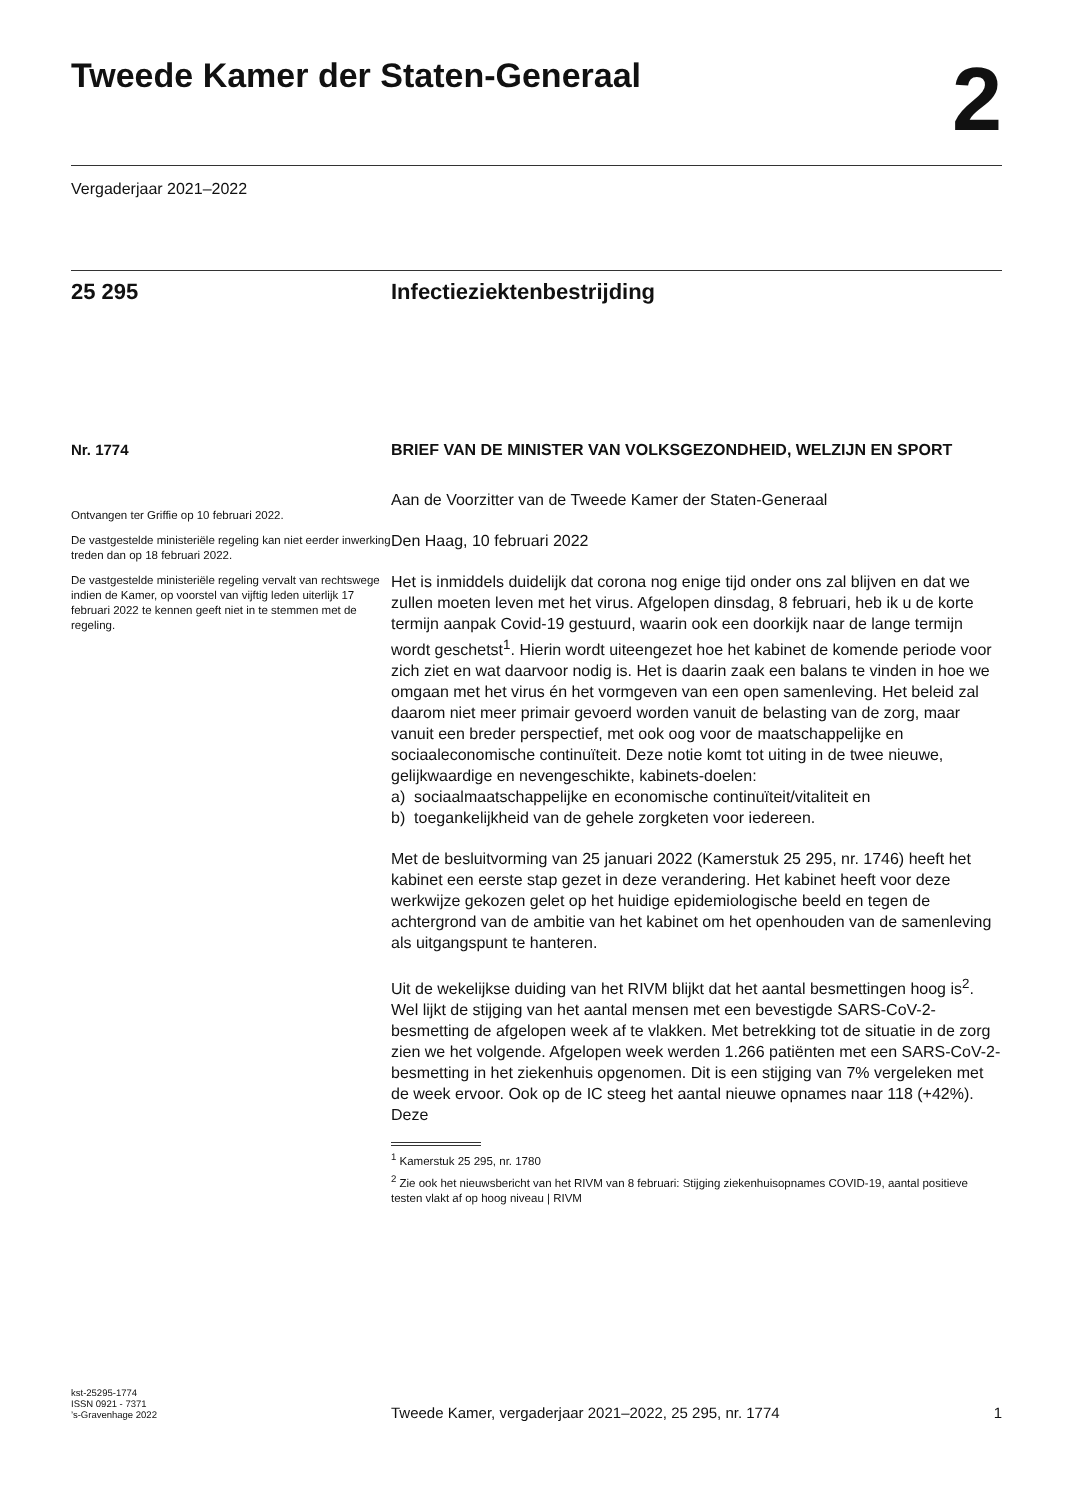Tweede Kamer der Staten-Generaal
2
Vergaderjaar 2021–2022
25 295 Infectieziektenbestrijding
Nr. 1774
Ontvangen ter Griffie op 10 februari 2022.
De vastgestelde ministeriële regeling kan niet eerder inwerking treden dan op 18 februari 2022.
De vastgestelde ministeriële regeling vervalt van rechtswege indien de Kamer, op voorstel van vijftig leden uiterlijk 17 februari 2022 te kennen geeft niet in te stemmen met de regeling.
BRIEF VAN DE MINISTER VAN VOLKSGEZONDHEID, WELZIJN EN SPORT
Aan de Voorzitter van de Tweede Kamer der Staten-Generaal
Den Haag, 10 februari 2022
Het is inmiddels duidelijk dat corona nog enige tijd onder ons zal blijven en dat we zullen moeten leven met het virus. Afgelopen dinsdag, 8 februari, heb ik u de korte termijn aanpak Covid-19 gestuurd, waarin ook een doorkijk naar de lange termijn wordt geschetst<sup>1</sup>. Hierin wordt uiteengezet hoe het kabinet de komende periode voor zich ziet en wat daarvoor nodig is. Het is daarin zaak een balans te vinden in hoe we omgaan met het virus én het vormgeven van een open samenleving. Het beleid zal daarom niet meer primair gevoerd worden vanuit de belasting van de zorg, maar vanuit een breder perspectief, met ook oog voor de maatschappelijke en sociaaleconomische continuïteit. Deze notie komt tot uiting in de twee nieuwe, gelijkwaardige en nevengeschikte, kabinets-doelen:
a) sociaalmaatschappelijke en economische continuïteit/vitaliteit en
b) toegankelijkheid van de gehele zorgketen voor iedereen.
Met de besluitvorming van 25 januari 2022 (Kamerstuk 25 295, nr. 1746) heeft het kabinet een eerste stap gezet in deze verandering. Het kabinet heeft voor deze werkwijze gekozen gelet op het huidige epidemiologische beeld en tegen de achtergrond van de ambitie van het kabinet om het openhouden van de samenleving als uitgangspunt te hanteren.
Uit de wekelijkse duiding van het RIVM blijkt dat het aantal besmettingen hoog is<sup>2</sup>. Wel lijkt de stijging van het aantal mensen met een bevestigde SARS-CoV-2-besmetting de afgelopen week af te vlakken. Met betrekking tot de situatie in de zorg zien we het volgende. Afgelopen week werden 1.266 patiënten met een SARS-CoV-2-besmetting in het ziekenhuis opgenomen. Dit is een stijging van 7% vergeleken met de week ervoor. Ook op de IC steeg het aantal nieuwe opnames naar 118 (+42%). Deze
<sup>1</sup> Kamerstuk 25 295, nr. 1780
<sup>2</sup> Zie ook het nieuwsbericht van het RIVM van 8 februari: Stijging ziekenhuisopnames COVID-19, aantal positieve testen vlakt af op hoog niveau | RIVM
kst-25295-1774
ISSN 0921 - 7371
’s-Gravenhage 2022
Tweede Kamer, vergaderjaar 2021–2022, 25 295, nr. 1774
1